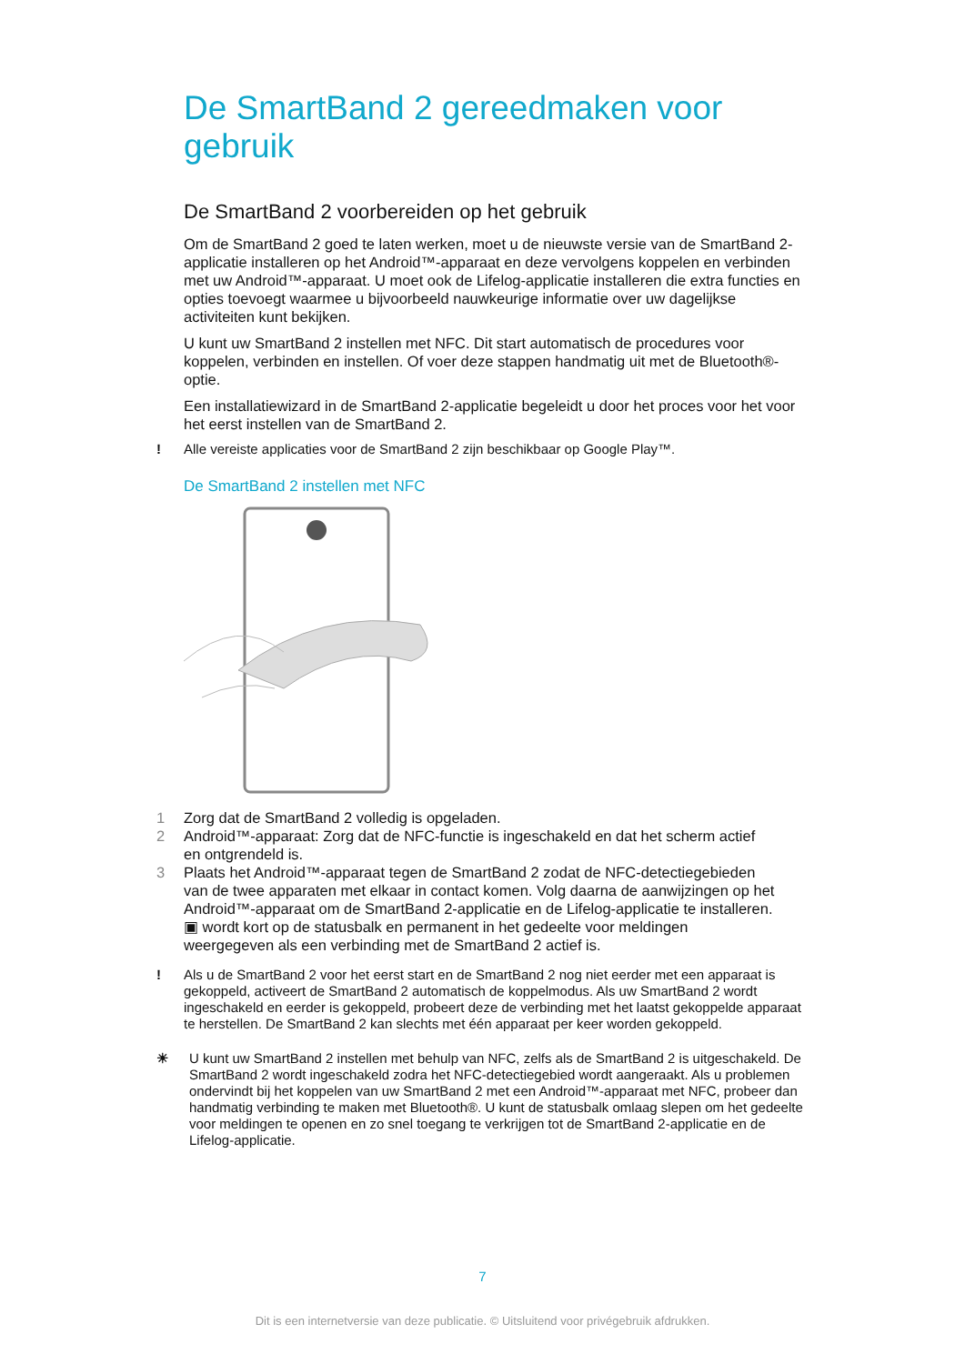De SmartBand 2 gereedmaken voor gebruik
De SmartBand 2 voorbereiden op het gebruik
Om de SmartBand 2 goed te laten werken, moet u de nieuwste versie van de SmartBand 2-applicatie installeren op het Android™-apparaat en deze vervolgens koppelen en verbinden met uw Android™-apparaat. U moet ook de Lifelog-applicatie installeren die extra functies en opties toevoegt waarmee u bijvoorbeeld nauwkeurige informatie over uw dagelijkse activiteiten kunt bekijken.
U kunt uw SmartBand 2 instellen met NFC. Dit start automatisch de procedures voor koppelen, verbinden en instellen. Of voer deze stappen handmatig uit met de Bluetooth®-optie.
Een installatiewizard in de SmartBand 2-applicatie begeleidt u door het proces voor het voor het eerst instellen van de SmartBand 2.
! Alle vereiste applicaties voor de SmartBand 2 zijn beschikbaar op Google Play™.
De SmartBand 2 instellen met NFC
1 Zorg dat de SmartBand 2 volledig is opgeladen.
2 Android™-apparaat: Zorg dat de NFC-functie is ingeschakeld en dat het scherm actief en ontgrendeld is.
3 Plaats het Android™-apparaat tegen de SmartBand 2 zodat de NFC-detectiegebieden van de twee apparaten met elkaar in contact komen. Volg daarna de aanwijzingen op het Android™-apparaat om de SmartBand 2-applicatie en de Lifelog-applicatie te installeren. ▣ wordt kort op de statusbalk en permanent in het gedeelte voor meldingen weergegeven als een verbinding met de SmartBand 2 actief is.
! Als u de SmartBand 2 voor het eerst start en de SmartBand 2 nog niet eerder met een apparaat is gekoppeld, activeert de SmartBand 2 automatisch de koppelmodus. Als uw SmartBand 2 wordt ingeschakeld en eerder is gekoppeld, probeert deze de verbinding met het laatst gekoppelde apparaat te herstellen. De SmartBand 2 kan slechts met één apparaat per keer worden gekoppeld.
☀ U kunt uw SmartBand 2 instellen met behulp van NFC, zelfs als de SmartBand 2 is uitgeschakeld. De SmartBand 2 wordt ingeschakeld zodra het NFC-detectiegebied wordt aangeraakt. Als u problemen ondervindt bij het koppelen van uw SmartBand 2 met een Android™-apparaat met NFC, probeer dan handmatig verbinding te maken met Bluetooth®. U kunt de statusbalk omlaag slepen om het gedeelte voor meldingen te openen en zo snel toegang te verkrijgen tot de SmartBand 2-applicatie en de Lifelog-applicatie.
7
Dit is een internetversie van deze publicatie. © Uitsluitend voor privégebruik afdrukken.